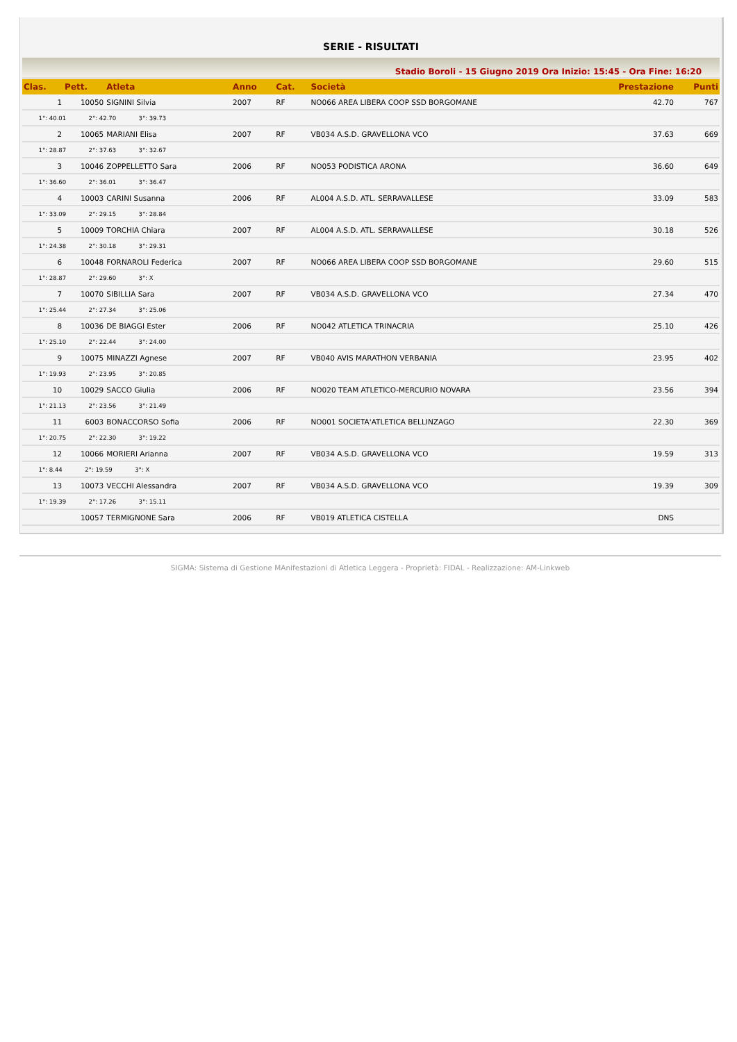SERIE - RISULTATI
Stadio Boroli - 15 Giugno 2019 Ora Inizio: 15:45 - Ora Fine: 16:20
| Clas. | Pett. | Atleta | Anno | Cat. | Società | Prestazione | Punti |
| --- | --- | --- | --- | --- | --- | --- | --- |
| 1 | 10050 | SIGNINI Silvia | 2007 | RF | NO066 AREA LIBERA COOP SSD BORGOMANE | 42.70 | 767 |
| 1°: 40.01 2°: 42.70 3°: 39.73 | | | | | | | |
| 2 | 10065 | MARIANI Elisa | 2007 | RF | VB034 A.S.D. GRAVELLONA VCO | 37.63 | 669 |
| 1°: 28.87 2°: 37.63 3°: 32.67 | | | | | | | |
| 3 | 10046 | ZOPPELLETTO Sara | 2006 | RF | NO053 PODISTICA ARONA | 36.60 | 649 |
| 1°: 36.60 2°: 36.01 3°: 36.47 | | | | | | | |
| 4 | 10003 | CARINI Susanna | 2006 | RF | AL004 A.S.D. ATL. SERRAVALLESE | 33.09 | 583 |
| 1°: 33.09 2°: 29.15 3°: 28.84 | | | | | | | |
| 5 | 10009 | TORCHIA Chiara | 2007 | RF | AL004 A.S.D. ATL. SERRAVALLESE | 30.18 | 526 |
| 1°: 24.38 2°: 30.18 3°: 29.31 | | | | | | | |
| 6 | 10048 | FORNAROLI Federica | 2007 | RF | NO066 AREA LIBERA COOP SSD BORGOMANE | 29.60 | 515 |
| 1°: 28.87 2°: 29.60 3°: X | | | | | | | |
| 7 | 10070 | SIBILLIA Sara | 2007 | RF | VB034 A.S.D. GRAVELLONA VCO | 27.34 | 470 |
| 1°: 25.44 2°: 27.34 3°: 25.06 | | | | | | | |
| 8 | 10036 | DE BIAGGI Ester | 2006 | RF | NO042 ATLETICA TRINACRIA | 25.10 | 426 |
| 1°: 25.10 2°: 22.44 3°: 24.00 | | | | | | | |
| 9 | 10075 | MINAZZI Agnese | 2007 | RF | VB040 AVIS MARATHON VERBANIA | 23.95 | 402 |
| 1°: 19.93 2°: 23.95 3°: 20.85 | | | | | | | |
| 10 | 10029 | SACCO Giulia | 2006 | RF | NO020 TEAM ATLETICO-MERCURIO NOVARA | 23.56 | 394 |
| 1°: 21.13 2°: 23.56 3°: 21.49 | | | | | | | |
| 11 | 6003 | BONACCORSO Sofia | 2006 | RF | NO001 SOCIETA'ATLETICA BELLINZAGO | 22.30 | 369 |
| 1°: 20.75 2°: 22.30 3°: 19.22 | | | | | | | |
| 12 | 10066 | MORIERI Arianna | 2007 | RF | VB034 A.S.D. GRAVELLONA VCO | 19.59 | 313 |
| 1°: 8.44 2°: 19.59 3°: X | | | | | | | |
| 13 | 10073 | VECCHI Alessandra | 2007 | RF | VB034 A.S.D. GRAVELLONA VCO | 19.39 | 309 |
| 1°: 19.39 2°: 17.26 3°: 15.11 | | | | | | | |
| | 10057 | TERMIGNONE Sara | 2006 | RF | VB019 ATLETICA CISTELLA | DNS | |
SIGMA: Sistema di Gestione MAnifestazioni di Atletica Leggera - Proprietà: FIDAL - Realizzazione: AM-Linkweb